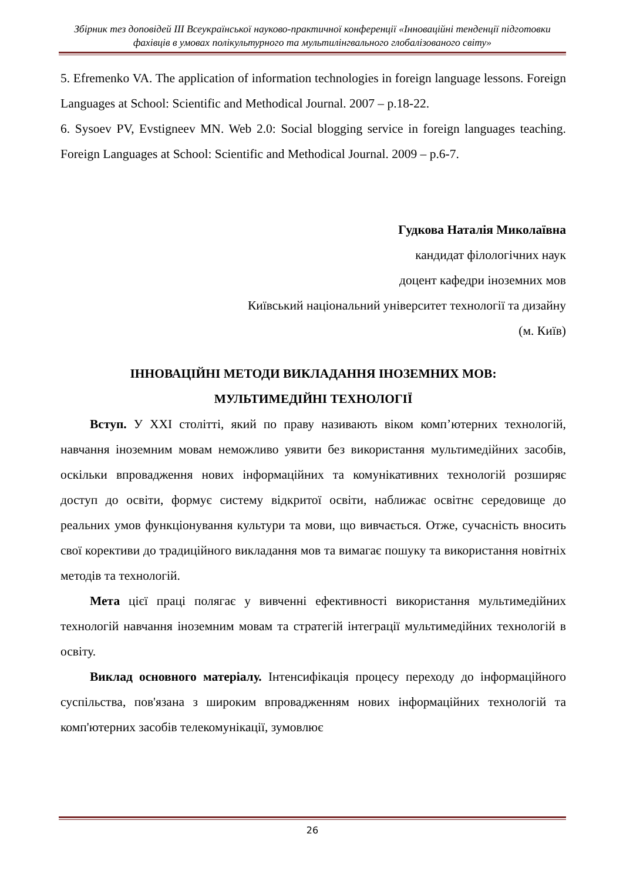Збірник тез доповідей ІІІ Всеукраїнської науково-практичної конференції «Інноваційні тенденції підготовки фахівців в умовах полікультурного та мультилінгвального глобалізованого світу»
5. Efremenko VA. The application of information technologies in foreign language lessons. Foreign Languages at School: Scientific and Methodical Journal. 2007 – p.18-22.
6. Sysoev PV, Evstigneev MN. Web 2.0: Social blogging service in foreign languages teaching. Foreign Languages at School: Scientific and Methodical Journal. 2009 – p.6-7.
Гудкова Наталія Миколаївна
кандидат філологічних наук
доцент кафедри іноземних мов
Київський національний університет технології та дизайну
(м. Київ)
ІННОВАЦІЙНІ МЕТОДИ ВИКЛАДАННЯ ІНОЗЕМНИХ МОВ:
МУЛЬТИМЕДІЙНІ ТЕХНОЛОГІЇ
Вступ. У XXI столітті, який по праву називають віком комп’ютерних технологій, навчання іноземним мовам неможливо уявити без використання мультимедійних засобів, оскільки впровадження нових інформаційних та комунікативних технологій розширяє доступ до освіти, формує систему відкритої освіти, наближає освітнє середовище до реальних умов функціонування культури та мови, що вивчається. Отже, сучасність вносить свої корективи до традиційного викладання мов та вимагає пошуку та використання новітніх методів та технологій.
Мета цієї праці полягає у вивченні ефективності використання мультимедійних технологій навчання іноземним мовам та стратегій інтеграції мультимедійних технологій в освіту.
Виклад основного матеріалу. Інтенсифікація процесу переходу до інформаційного суспільства, пов'язана з широким впровадженням нових інформаційних технологій та комп'ютерних засобів телекомунікації, зумовлює
26